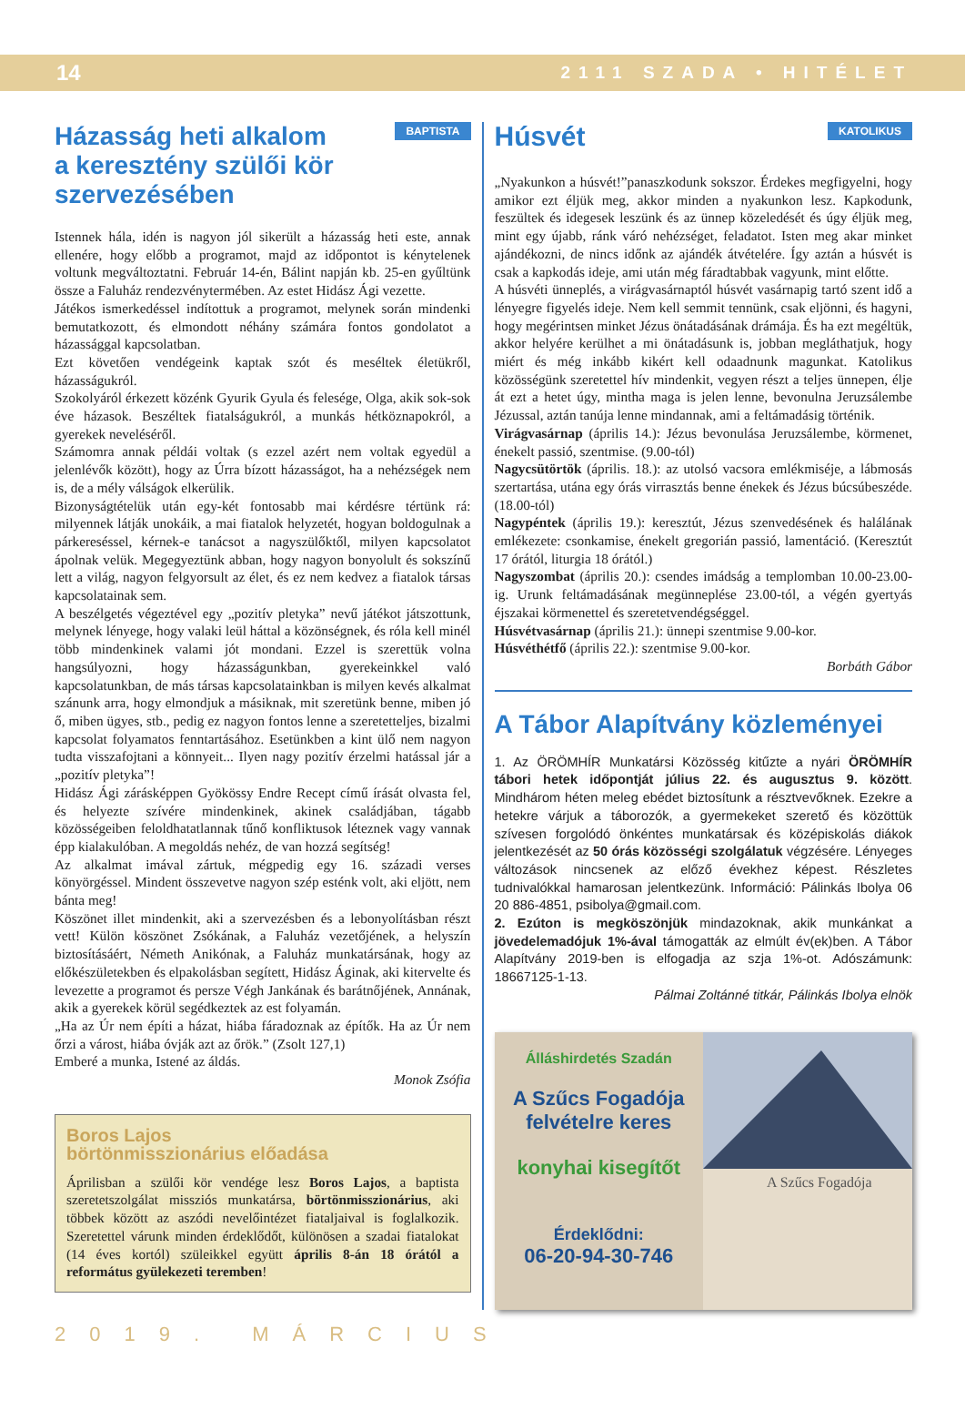14 2111 SZADA • HITÉLET
BAPTISTA
Házasság heti alkalom
a keresztény szülői kör szervezésében
Istennek hála, idén is nagyon jól sikerült a házasság heti este, annak ellenére, hogy előbb a programot, majd az időpontot is kénytelenek voltunk megváltoztatni. Február 14-én, Bálint napján kb. 25-en gyűltünk össze a Faluház rendezvénytermében. Az estet Hidász Ági vezette.
Játékos ismerkedéssel indítottuk a programot, melynek során mindenki bemutatkozott, és elmondott néhány számára fontos gondolatot a házassággal kapcsolatban.
Ezt követően vendégeink kaptak szót és meséltek életükről, házasságukról.
Szokolyáról érkezett közénk Gyurik Gyula és felesége, Olga, akik sok-sok éve házasok. Beszéltek fiatalságukról, a munkás hétköznapokról, a gyerekek neveléséről.
Számomra annak példái voltak (s ezzel azért nem voltak egyedül a jelenlévők között), hogy az Úrra bízott házasságot, ha a nehézségek nem is, de a mély válságok elkerülik.
Bizonyságtételük után egy-két fontosabb mai kérdésre tértünk rá: milyennek látják unokáik, a mai fiatalok helyzetét, hogyan boldogulnak a párkereséssel, kérnek-e tanácsot a nagyszülőktől, milyen kapcsolatot ápolnak velük. Megegyeztünk abban, hogy nagyon bonyolult és sokszínű lett a világ, nagyon felgyorsult az élet, és ez nem kedvez a fiatalok társas kapcsolatainak sem.
A beszélgetés végeztével egy „pozitív pletyka” nevű játékot játszottunk, melynek lényege, hogy valaki leül háttal a közönségnek, és róla kell minél több mindenkinek valami jót mondani. Ezzel is szerettük volna hangsúlyozni, hogy házasságunkban, gyerekeinkkel való kapcsolatunkban, de más társas kapcsolatainkban is milyen kevés alkalmat szánunk arra, hogy elmondjuk a másiknak, mit szeretünk benne, miben jó ő, miben ügyes, stb., pedig ez nagyon fontos lenne a szeretetteljes, bizalmi kapcsolat folyamatos fenntartásához. Esetünkben a kint ülő nem nagyon tudta visszafojtani a könnyeit... Ilyen nagy pozitív érzelmi hatással jár a „pozitív pletyka”!
Hidász Ági zárásképpen Gyökössy Endre Recept című írását olvasta fel, és helyezte szívére mindenkinek, akinek családjában, tágabb közösségeiben feloldhatatlannak tűnő konfliktusok léteznek vagy vannak épp kialakulóban. A megoldás nehéz, de van hozzá segítség!
Az alkalmat imával zártuk, mégpedig egy 16. századi verses könyörgéssel. Mindent összevetve nagyon szép esténk volt, aki eljött, nem bánta meg!
Köszönet illet mindenkit, aki a szervezésben és a lebonyolításban részt vett! Külön köszönet Zsókának, a Faluház vezetőjének, a helyszín biztosításáért, Németh Anikónak, a Faluház munkatársának, hogy az előkészületekben és elpakolásban segített, Hidász Áginak, aki kitervelte és levezette a programot és persze Végh Jankának és barátnőjének, Annának, akik a gyerekek körül segédkeztek az est folyamán.
„Ha az Úr nem építi a házat, hiába fáradoznak az építők. Ha az Úr nem őrzi a várost, hiába óvják azt az őrök.” (Zsolt 127,1)
Emberé a munka, Istené az áldás.
Monok Zsófia
Boros Lajos
börtönmisszionárius előadása
Áprilisban a szülői kör vendége lesz Boros Lajos, a baptista szeretetszolgálat missziós munkatársa, börtönmisszionárius, aki többek között az aszódi nevelőintézet fiataljaival is foglalkozik. Szeretettel várunk minden érdeklődőt, különösen a szadai fiatalokat (14 éves kortól) szüleikkel együtt április 8-án 18 órától a református gyülekezeti teremben!
KATOLIKUS
Húsvét
„Nyakunkon a húsvét!”panaszkodunk sokszor. Érdekes megfigyelni, hogy amikor ezt éljük meg, akkor minden a nyakunkon lesz. Kapkodunk, feszültek és idegesek leszünk és az ünnep közeledését és úgy éljük meg, mint egy újabb, ránk váró nehézséget, feladatot. Isten meg akar minket ajándékozni, de nincs időnk az ajándék átvételére. Így aztán a húsvét is csak a kapkodás ideje, ami után még fáradtabbak vagyunk, mint előtte.
A húsvéti ünneplés, a virágvasárnaptól húsvét vasárnapig tartó szent idő a lényegre figyelés ideje. Nem kell semmit tennünk, csak eljönni, és hagyni, hogy megérintsen minket Jézus önátadásának drámája. És ha ezt megéltük, akkor helyére kerülhet a mi önátadásunk is, jobban megláthatjuk, hogy miért és még inkább kikért kell odaadnunk magunkat. Katolikus közösségünk szeretettel hív mindenkit, vegyen részt a teljes ünnepen, élje át ezt a hetet úgy, mintha maga is jelen lenne, bevonulna Jeruzsálembe Jézussal, aztán tanúja lenne mindannak, ami a feltámadásig történik.
Virágvasárnap (április 14.): Jézus bevonulása Jeruzsálembe, körmenet, énekelt passió, szentmise. (9.00-tól)
Nagycsütörtök (április. 18.): az utolsó vacsora emlékmiséje, a lábmosás szertartása, utána egy órás virrasztás benne énekek és Jézus búcsúbeszéde. (18.00-tól)
Nagypéntek (április 19.): keresztút, Jézus szenvedésének és halálának emlékezete: csonkamise, énekelt gregorián passió, lamentáció. (Keresztút 17 órától, liturgia 18 órától.)
Nagyszombat (április 20.): csendes imádság a templomban 10.00-23.00-ig. Urunk feltámadásának megünneplése 23.00-tól, a végén gyertyás éjszakai körmenettel és szeretetvendégséggel.
Húsvétvasárnap (április 21.): ünnepi szentmise 9.00-kor.
Húsvéthétfő (április 22.): szentmise 9.00-kor.
Borbáth Gábor
A Tábor Alapítvány közleményei
1. Az ÖRÖMHÍR Munkatársi Közösség kitűzte a nyári ÖRÖMHÍR tábori hetek időpontját július 22. és augusztus 9. között. Mindhárom héten meleg ebédet biztosítunk a résztvevőknek. Ezekre a hetekre várjuk a táborozók, a gyermekeket szerető és közöttük szívesen forgolódó önkéntes munkatársak és középiskolás diákok jelentkezését az 50 órás közösségi szolgálatuk végzésére. Lényeges változások nincsenek az előző évekhez képest. Részletes tudnivalókkal hamarosan jelentkezünk. Információ: Pálinkás Ibolya 06 20 886-4851, psibolya@gmail.com.
2. Ezúton is megköszönjük mindazoknak, akik munkánkat a jövedelemadójuk 1%-ával támogatták az elmúlt év(ek)ben. A Tábor Alapítvány 2019-ben is elfogadja az szja 1%-ot. Adószámunk: 18667125-1-13.
Pálmai Zoltánné titkár, Pálinkás Ibolya elnök
Álláshirdetés Szadán
A Szűcs Fogadója
felvételre keres
konyhai kisegítőt
Érdeklődni:
06-20-94-30-746
A Szűcs Fogadója
2019. MÁRCIUS